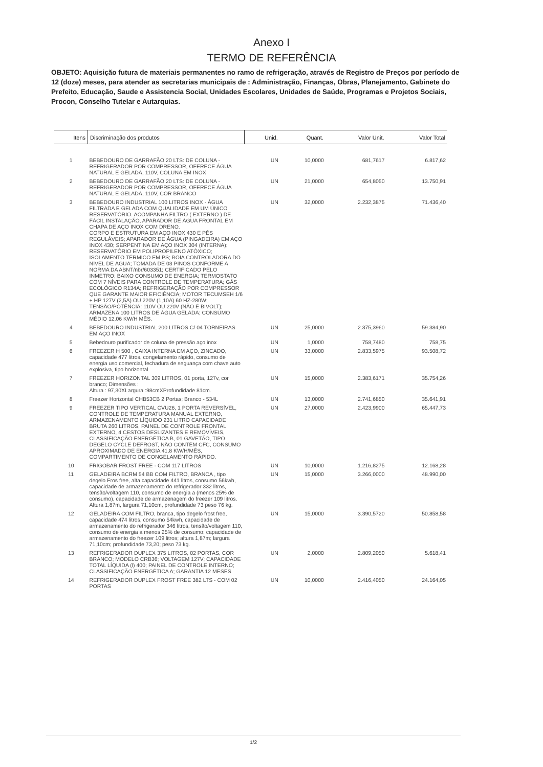Anexo I
TERMO DE REFERÊNCIA
OBJETO: Aquisição futura de materiais permanentes no ramo de refrigeração, através de Registro de Preços por período de 12 (doze) meses, para atender as secretarias municipais de : Administração, Finanças, Obras, Planejamento, Gabinete do Prefeito, Educação, Saude e Assistencia Social, Unidades Escolares, Unidades de Saúde, Programas e Projetos Sociais, Procon, Conselho Tutelar e Autarquias.
| Itens | Discriminação dos produtos | Unid. | Quant. | Valor Unit. | Valor Total |
| --- | --- | --- | --- | --- | --- |
| 1 | BEBEDOURO DE GARRAFÃO 20 LTS: DE COLUNA - REFRIGERADOR POR COMPRESSOR, OFERECE ÁGUA NATURAL E GELADA, 110V, COLUNA EM INOX | UN | 10,0000 | 681,7617 | 6.817,62 |
| 2 | BEBEDOURO DE GARRAFÃO 20 LTS: DE COLUNA - REFRIGERADOR POR COMPRESSOR, OFERECE ÁGUA NATURAL E GELADA, 110V, COR BRANCO | UN | 21,0000 | 654,8050 | 13.750,91 |
| 3 | BEBEDOURO INDUSTRIAL 100 LITROS INOX - ÁGUA FILTRADA E GELADA COM QUALIDADE EM UM ÚNICO RESERVATÓRIO. ACOMPANHA FILTRO ( EXTERNO ) DE FÁCIL INSTALAÇÃO, APARADOR DE ÁGUA FRONTAL EM CHAPA DE AÇO INOX COM DRENO. CORPO E ESTRUTURA EM AÇO INOX 430 E PÉS REGULÁVEIS; APARADOR DE ÁGUA (PINGADEIRA) EM AÇO INOX 430; SERPENTINA EM AÇO INOX 304 (INTERNA); RESERVATÓRIO EM POLIPROPILENO ATÓXICO; ISOLAMENTO TÉRMICO EM PS; BOIA CONTROLADORA DO NÍVEL DE ÁGUA; TOMADA DE 03 PINOS CONFORME A NORMA DA ABNT/nbr/603351; CERTIFICADO PELO INMETRO; BAIXO CONSUMO DE ENERGIA; TERMOSTATO COM 7 NÍVEIS PARA CONTROLE DE TEMPERATURA; GÁS ECOLÓGICO R134A; REFRIGERAÇÃO POR COMPRESSOR QUE GARANTE MAIOR EFICIÊNCIA; MOTOR TECUMSEH 1/6 + HP 127V (2,5A) OU 220V (1,10A) 60 HZ-280W; TENSÃO/POTÊNCIA: 110V OU 220V (NÃO É BIVOLT); ARMAZENA 100 LITROS DE ÁGUA GELADA; CONSUMO MÉDIO 12,06 KW/H MÊS. | UN | 32,0000 | 2.232,3875 | 71.436,40 |
| 4 | BEBEDOURO INDUSTRIAL 200 LITROS C/ 04 TORNEIRAS EM AÇO INOX | UN | 25,0000 | 2.375,3960 | 59.384,90 |
| 5 | Bebedouro purificador de coluna de pressão aço inox | UN | 1,0000 | 758,7480 | 758,75 |
| 6 | FREEZER H 500 , CAIXA INTERNA EM AÇO, ZINCADO, capacidade 477 litros, congelamento rápido, consumo de energia uso comercial, fechadura de seguança com chave auto explosiva, tipo horizontal | UN | 33,0000 | 2.833,5975 | 93.508,72 |
| 7 | FREEZER HORIZONTAL 309 LITROS, 01 porta, 127v, cor branco; Dimensões : Altura : 97,30XLargura :98cmXProfundidade 81cm. | UN | 15,0000 | 2.383,6171 | 35.754,26 |
| 8 | Freezer Horizontal CHB53CB 2 Portas; Branco - 534L | UN | 13,0000 | 2.741,6850 | 35.641,91 |
| 9 | FREEZER TIPO VERTICAL CVU26, 1 PORTA REVERSÍVEL, CONTROLE DE TEMPERATURA MANUAL EXTERNO, ARMAZENAMENTO LÍQUIDO 231 LITRO CAPACIDADE BRUTA 260 LITROS, PAINEL DE CONTROLE FRONTAL EXTERNO, 4 CESTOS DESLIZANTES E REMOVÍVEIS, CLASSIFICAÇÃO ENERGÉTICA B, 01 GAVETÃO, TIPO DEGELO CYCLE DEFROST, NÃO CONTÉM CFC, CONSUMO APROXIMADO DE ENERGIA 41,8 KW/H/MÊS, COMPARTIMENTO DE CONGELAMENTO RÁPIDO. | UN | 27,0000 | 2.423,9900 | 65.447,73 |
| 10 | FRIGOBAR FROST FREE - COM 117 LITROS | UN | 10,0000 | 1.216,8275 | 12.168,28 |
| 11 | GELADEIRA BCRM 54 BB COM FILTRO, BRANCA , tipo degelo Fros free, alta capacidade 441 litros, consumo 56kwh, capacidade de armazenamento do refrigerador 332 litros, tensão/voltagem 110, consumo de energia a (menos 25% de consumo), capacidade de armazenagem do freezer 109 litros. Altura 1,87m, largura 71,10cm, profundidade 73 peso 76 kg. | UN | 15,0000 | 3.266,0000 | 48.990,00 |
| 12 | GELADEIRA COM FILTRO, branca, tipo degelo frost free, capacidade 474 litros, consumo 54kwh, capacidade de armazenamento do refrigerador 346 litros, tensão/voltagem 110, consumo de energia a menos 25% de consumo; capacidade de armazenamento do freezer 109 litros; altura 1,87m; largura 71,10cm; profundidade 73,20; peso 73 kg. | UN | 15,0000 | 3.390,5720 | 50.858,58 |
| 13 | REFRIGERADOR DUPLEX 375 LITROS, 02 PORTAS, COR BRANCO; MODELO CRB36; VOLTAGEM 127V; CAPACIDADE TOTAL LÍQUIDA (l) 400; PAINEL DE CONTROLE INTERNO; CLASSIFICAÇÃO ENERGÉTICA A; GARANTIA 12 MESES | UN | 2,0000 | 2.809,2050 | 5.618,41 |
| 14 | REFRIGERADOR DUPLEX FROST FREE 382 LTS - COM 02 PORTAS | UN | 10,0000 | 2.416,4050 | 24.164,05 |
1/2